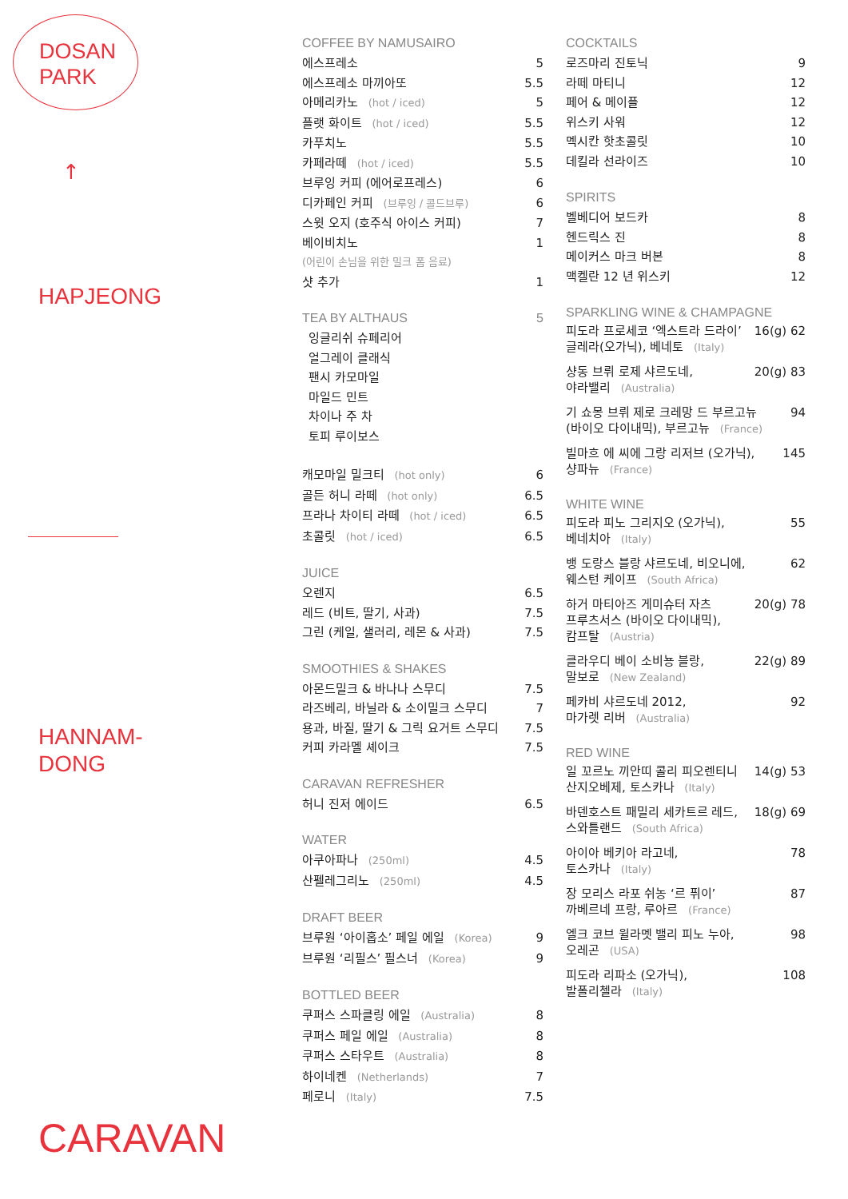DOSAN
PARK
↑
HAPJEONG
HANNAM-
DONG
CARAVAN
COFFEE BY NAMUSAIRO
에스프레소 5
에스프레소 마끼아또 5.5
아메리카노 (hot / iced) 5
플랫 화이트 (hot / iced) 5.5
카푸치노 5.5
카페라떼 (hot / iced) 5.5
브루잉 커피 (에어로프레스) 6
디카페인 커피 (브루잉 / 콜드브루) 6
스윗 오지 (호주식 아이스 커피) 7
베이비치노 1
(어린이 손님을 위한 밀크 폼 음료)
샷 추가 1
TEA BY ALTHAUS 5
잉글리쉬 슈페리어
얼그레이 클래식
팬시 카모마일
마일드 민트
차이나 주 차
토피 루이보스
캐모마일 밀크티 (hot only) 6
골든 허니 라떼 (hot only) 6.5
프라나 차이티 라떼 (hot / iced) 6.5
초콜릿 (hot / iced) 6.5
JUICE
오렌지 6.5
레드 (비트, 딸기, 사과) 7.5
그린 (케일, 샐러리, 레몬 & 사과) 7.5
SMOOTHIES & SHAKES
아몬드밀크 & 바나나 스무디 7.5
라즈베리, 바닐라 & 소이밀크 스무디 7
용과, 바질, 딸기 & 그릭 요거트 스무디 7.5
커피 카라멜 셰이크 7.5
CARAVAN REFRESHER
허니 진저 에이드 6.5
WATER
아쿠아파나 (250ml) 4.5
산펠레그리노 (250ml) 4.5
DRAFT BEER
브루원 ‘아이홉소’ 페일 에일 (Korea) 9
브루원 ‘리필스’ 필스너 (Korea) 9
BOTTLED BEER
쿠퍼스 스파클링 에일 (Australia) 8
쿠퍼스 페일 에일 (Australia) 8
쿠퍼스 스타우트 (Australia) 8
하이네켄 (Netherlands) 7
페로니 (Italy) 7.5
COCKTAILS
로즈마리 진토닉 9
라떼 마티니 12
페어 & 메이플 12
위스키 사워 12
멕시칸 핫초콜릿 10
데킬라 선라이즈 10
SPIRITS
벨베디어 보드카 8
헨드릭스 진 8
메이커스 마크 버본 8
맥켈란 12 년 위스키 12
SPARKLING WINE & CHAMPAGNE
피도라 프로세코 ‘엑스트라 드라이’
글레라(오가닉), 베네토 (Italy) 16(g) 62
샹동 브뤼 로제 샤르도네,
야라밸리 (Australia) 20(g) 83
기 쇼몽 브뤼 제로 크레망 드 부르고뉴
(바이오 다이내믹), 부르고뉴 (France) 94
빌마흐 에 씨에 그랑 리저브 (오가닉),
샹파뉴 (France) 145
WHITE WINE
피도라 피노 그리지오 (오가닉),
베네치아 (Italy) 55
뱅 도랑스 블랑 샤르도네, 비오니에,
웨스턴 케이프 (South Africa) 62
하거 마티아즈 게미슈터 자츠
프루츠서스 (바이오 다이내믹),
캄프탈 (Austria) 20(g) 78
클라우디 베이 소비뇽 블랑,
말보로 (New Zealand) 22(g) 89
페카비 샤르도네 2012,
마가렛 리버 (Australia) 92
RED WINE
일 꼬르노 끼안띠 콜리 피오렌티니
산지오베제, 토스카나 (Italy) 14(g) 53
바덴호스트 패밀리 세카트르 레드,
스와틀랜드 (South Africa) 18(g) 69
아이아 베키아 라고네,
토스카나 (Italy) 78
장 모리스 라포 쉬농 ‘르 퓌이’
까베르네 프랑, 루아르 (France) 87
엘크 코브 윌라멧 밸리 피노 누아,
오레곤 (USA) 98
피도라 리파소 (오가닉),
발폴리첼라 (Italy) 108